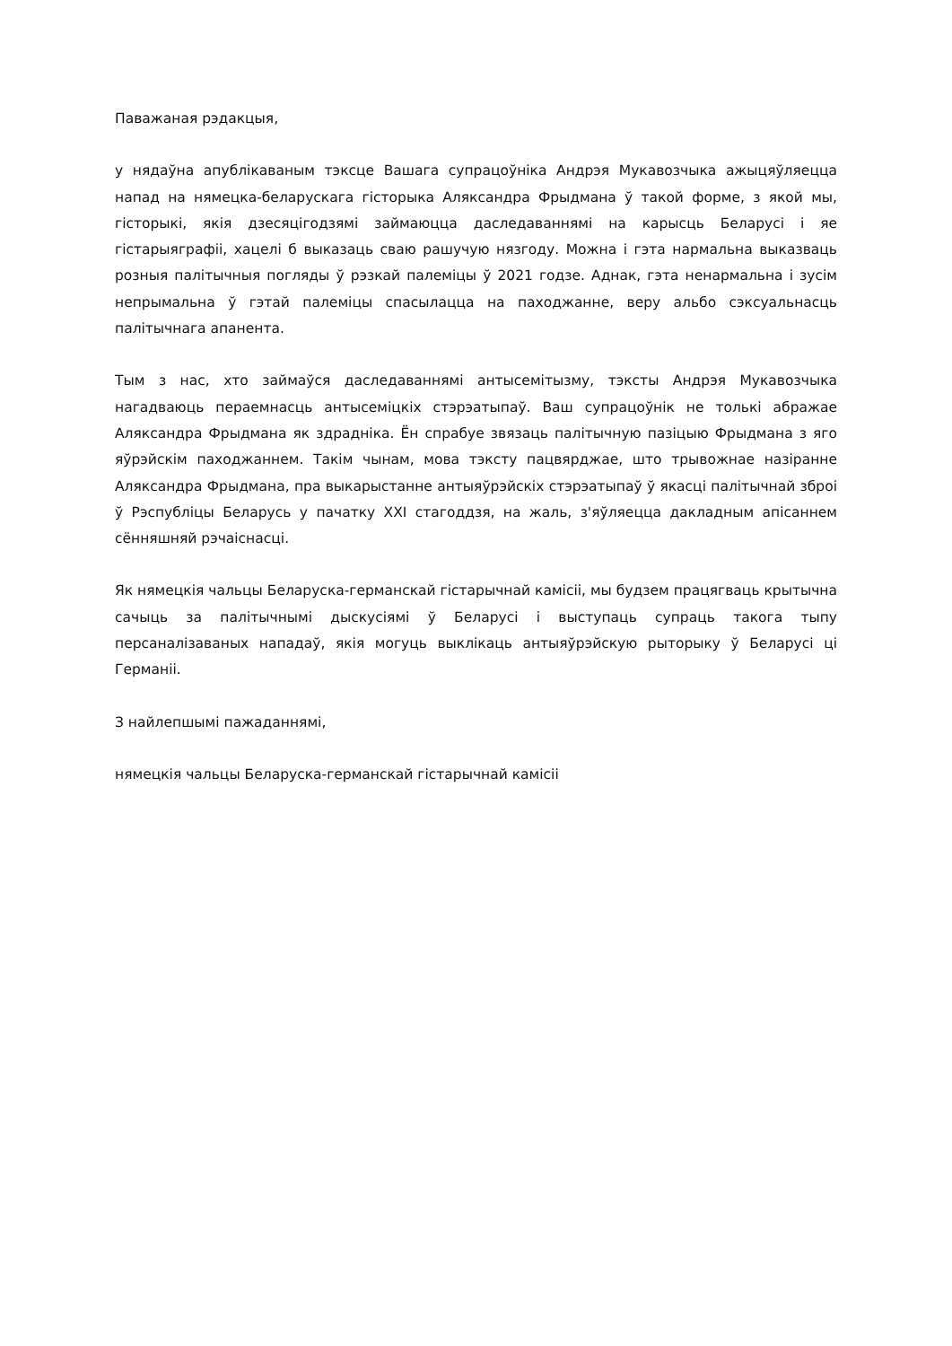Паважаная рэдакцыя,
у нядаўна апублікаваным тэксце Вашага супрацоўніка Андрэя Мукавозчыка ажыцяўляецца напад на нямецка-беларускага гісторыка Аляксандра Фрыдмана ў такой форме, з якой мы, гісторыкі, якія дзесяцігодзямі займаюцца даследаваннямі на карысць Беларусі і яе гістарыяграфіі, хацелі б выказаць сваю рашучую нязгоду. Можна і гэта нармальна выказваць розныя палітычныя погляды ў рэзкай палеміцы ў 2021 годзе. Аднак, гэта ненармальна і зусім непрымальна ў гэтай палеміцы спасылацца на паходжанне, веру альбо сэксуальнасць палітычнага апанента.
Тым з нас, хто займаўся даследаваннямі антысемітызму, тэксты Андрэя Мукавозчыка нагадваюць пераемнасць антысеміцкіх стэрэатыпаў. Ваш супрацоўнік не толькі абражае Аляксандра Фрыдмана як здрадніка. Ён спрабуе звязаць палітычную пазіцыю Фрыдмана з яго яўрэйскім паходжаннем. Такім чынам, мова тэксту пацвярджае, што трывожнае назіранне Аляксандра Фрыдмана, пра выкарыстанне антыяўрэйскіх стэрэатыпаў ў якасці палітычнай зброі ў Рэспубліцы Беларусь у пачатку XXI стагоддзя, на жаль, з'яўляецца дакладным апісаннем сённяшняй рэчаіснасці.
Як нямецкія чальцы Беларуска-германскай гістарычнай камісіі, мы будзем працягваць крытычна сачыць за палітычнымі дыскусіямі ў Беларусі і выступаць супраць такога тыпу персаналізаваных нападаў, якія могуць выклікаць антыяўрэйскую рыторыку ў Беларусі ці Германіі.
З найлепшымі пажаданнямі,
нямецкія чальцы Беларуска-германскай гістарычнай камісіі